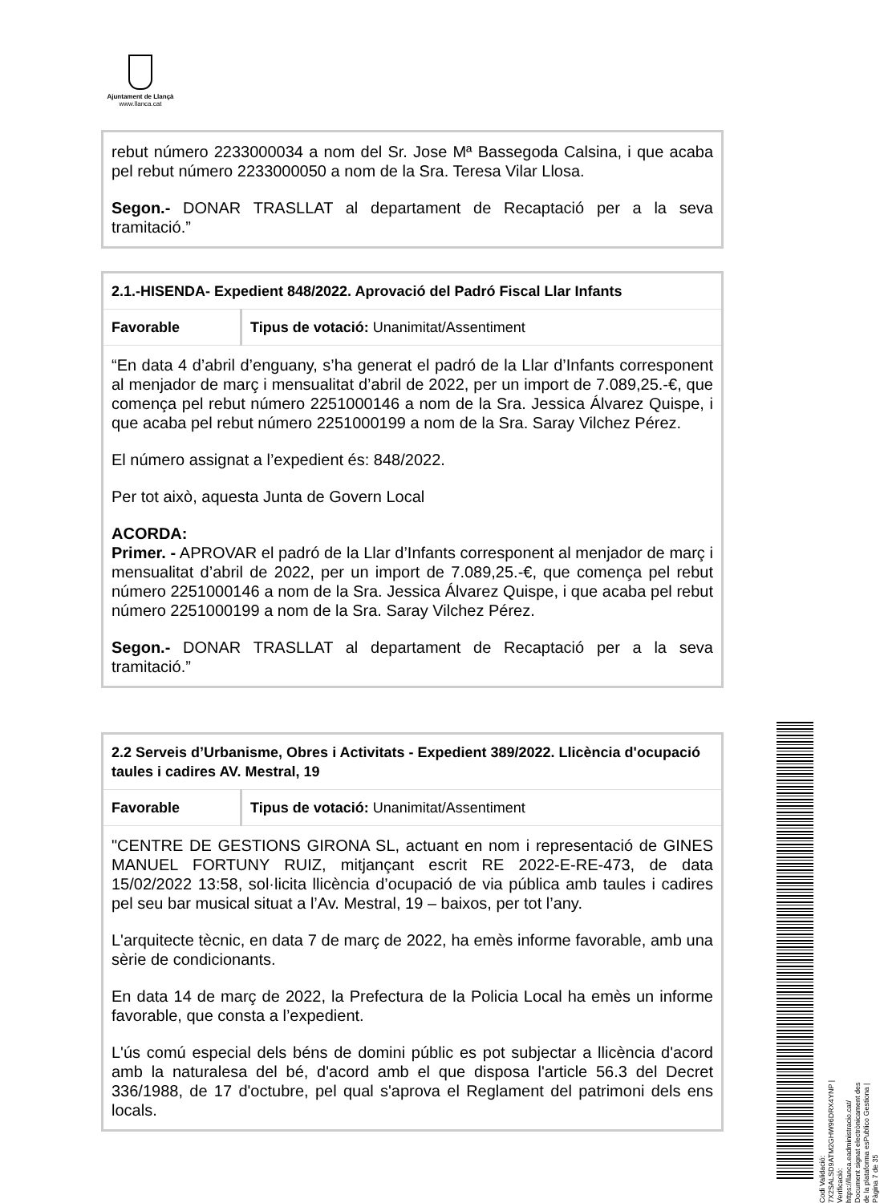Ajuntament de Llançà
www.llanca.cat
rebut número 2233000034 a nom del Sr. Jose Mª Bassegoda Calsina, i que acaba pel rebut número 2233000050 a nom de la Sra. Teresa Vilar Llosa.
Segon.- DONAR TRASLLAT al departament de Recaptació per a la seva tramitació.”
| 2.1.-HISENDA- Expedient 848/2022. Aprovació del Padró Fiscal Llar Infants | |
| Favorable | Tipus de votació: Unanimitat/Assentiment |
“En data 4 d’abril d’enguany, s’ha generat el padró de la Llar d’Infants corresponent al menjador de març i mensualitat d’abril de 2022, per un import de 7.089,25.-€, que comença pel rebut número 2251000146 a nom de la Sra. Jessica Álvarez Quispe, i que acaba pel rebut número 2251000199 a nom de la Sra. Saray Vilchez Pérez.
El número assignat a l’expedient és: 848/2022.
Per tot això, aquesta Junta de Govern Local
ACORDA:
Primer. - APROVAR el padró de la Llar d’Infants corresponent al menjador de març i mensualitat d’abril de 2022, per un import de 7.089,25.-€, que comença pel rebut número 2251000146 a nom de la Sra. Jessica Álvarez Quispe, i que acaba pel rebut número 2251000199 a nom de la Sra. Saray Vilchez Pérez.
Segon.- DONAR TRASLLAT al departament de Recaptació per a la seva tramitació.”
| 2.2 Serveis d’Urbanisme, Obres i Activitats - Expedient 389/2022. Llicència d'ocupació taules i cadires AV. Mestral, 19 | |
| Favorable | Tipus de votació: Unanimitat/Assentiment |
"CENTRE DE GESTIONS GIRONA SL, actuant en nom i representació de GINES MANUEL FORTUNY RUIZ, mitjançant escrit RE 2022-E-RE-473, de data 15/02/2022 13:58, sol·licita llicència d’ocupació de via pública amb taules i cadires pel seu bar musical situat a l’Av. Mestral, 19 – baixos, per tot l’any.
L'arquitecte tècnic, en data 7 de març de 2022, ha emès informe favorable, amb una sèrie de condicionants.
En data 14 de març de 2022, la Prefectura de la Policia Local ha emès un informe favorable, que consta a l’expedient.
L'ús comú especial dels béns de domini públic es pot subjectar a llicència d'acord amb la naturalesa del bé, d'acord amb el que disposa l'article 56.3 del Decret 336/1988, de 17 d'octubre, pel qual s'aprova el Reglament del patrimoni dels ens locals.
Codi Validació: 7X2SALSD9ATM2GHW96DRX4YNP | Verificació: https://llanca.eadministracio.cat/
Document signat electrònicament des de la plataforma esPublico Gestiona | Pàgina 7 de 35